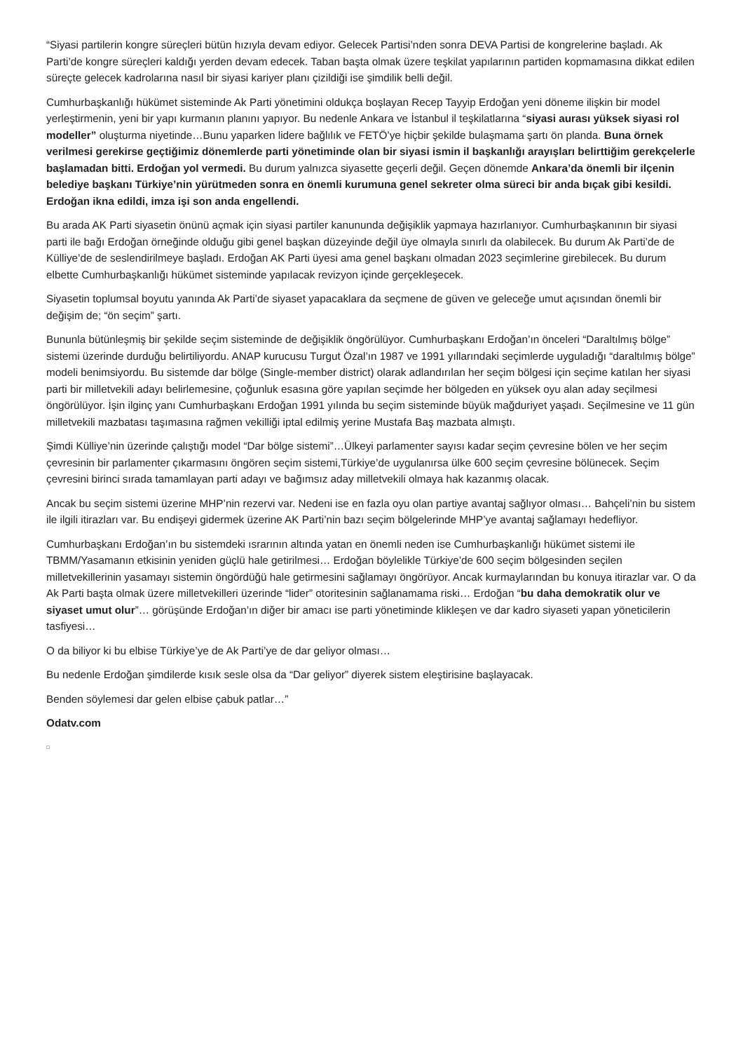“Siyasi partilerin kongre süreçleri bütün hızıyla devam ediyor. Gelecek Partisi’nden sonra DEVA Partisi de kongrelerine başladı. Ak Parti’de kongre süreçleri kaldığı yerden devam edecek. Taban başta olmak üzere teşkilat yapılarının partiden kopmamasına dikkat edilen süreçte gelecek kadrolarına nasıl bir siyasi kariyer planı çizildiği ise şimdilik belli değil.
Cumhurbaşkanlığı hükümet sisteminde Ak Parti yönetimini oldukça boşlayan Recep Tayyip Erdoğan yeni döneme ilişkin bir model yerleştirmenin, yeni bir yapı kurmanın planını yapıyor. Bu nedenle Ankara ve İstanbul il teşkilatlarına “siyasi aurası yüksek siyasi rol modeller” oluşturma niyetinde…Bunu yaparken lidere bağlılık ve FETÖ’ye hiçbir şekilde bulaşmama şartı ön planda. Buna örnek verilmesi gerekirse geçtiğimiz dönemlerde parti yönetiminde olan bir siyasi ismin il başkanlığı arayışları belirttiğim gerekçelerle başlamadan bitti. Erdoğan yol vermedi. Bu durum yalnızca siyasette geçerli değil. Geçen dönemde Ankara’da önemli bir ilçenin belediye başkanı Türkiye’nin yürütmeden sonra en önemli kurumuna genel sekreter olma süreci bir anda bıçak gibi kesildi. Erdoğan ikna edildi, imza işi son anda engellendi.
Bu arada AK Parti siyasetin önünü açmak için siyasi partiler kanununda değişiklik yapmaya hazırlanıyor. Cumhurbaşkanının bir siyasi parti ile bağı Erdoğan örneğinde olduğu gibi genel başkan düzeyinde değil üye olmayla sınırlı da olabilecek. Bu durum Ak Parti’de de Külliye’de de seslendirilmeye başladı. Erdoğan AK Parti üyesi ama genel başkanı olmadan 2023 seçimlerine girebilecek. Bu durum elbette Cumhurbaşkanlığı hükümet sisteminde yapılacak revizyon içinde gerçekleşecek.
Siyasetin toplumsal boyutu yanında Ak Parti’de siyaset yapacaklara da seçmene de güven ve geleceğe umut açısından önemli bir değişim de; “ön seçim” şartı.
Bununla bütünleşmiş bir şekilde seçim sisteminde de değişiklik öngörülüyor. Cumhurbaşkanı Erdoğan’ın önceleri “Daraltılmış bölge” sistemi üzerinde durduğu belirtiliyordu. ANAP kurucusu Turgut Özal’ın 1987 ve 1991 yıllarındaki seçimlerde uyguladığı “daraltılmış bölge” modeli benimsiyordu. Bu sistemde dar bölge (Single-member district) olarak adlandırılan her seçim bölgesi için seçime katılan her siyasi parti bir milletvekili adayı belirlemesine, çoğunluk esasına göre yapılan seçimde her bölgeden en yüksek oyu alan aday seçilmesi öngörülüyor. İşin ilginç yanı Cumhurbaşkanı Erdoğan 1991 yılında bu seçim sisteminde büyük mağduriyet yaşadı. Seçilmesine ve 11 gün milletvekili mazbatası taşımasına rağmen vekilliği iptal edilmiş yerine Mustafa Baş mazbata almıştı.
Şimdi Külliye’nin üzerinde çalıştığı model “Dar bölge sistemi”…Ülkeyi parlamenter sayısı kadar seçim çevresine bölen ve her seçim çevresinin bir parlamenter çıkarmasını öngören seçim sistemi,Türkiye’de uygulanırsa ülke 600 seçim çevresine bölünecek. Seçim çevresini birinci sırada tamamlayan parti adayı ve bağımsız aday milletvekili olmaya hak kazanmış olacak.
Ancak bu seçim sistemi üzerine MHP’nin rezervi var. Nedeni ise en fazla oyu olan partiye avantaj sağlıyor olması… Bahçeli’nin bu sistem ile ilgili itirazları var. Bu endişeyi gidermek üzerine AK Parti’nin bazı seçim bölgelerinde MHP’ye avantaj sağlamayı hedefliyor.
Cumhurbaşkanı Erdoğan’ın bu sistemdeki ısrarının altında yatan en önemli neden ise Cumhurbaşkanlığı hükümet sistemi ile TBMM/Yasamanın etkisinin yeniden güçlü hale getirilmesi… Erdoğan böylelikle Türkiye’de 600 seçim bölgesinden seçilen milletvekillerinin yasamayı sistemin öngördüğü hale getirmesini sağlamayı öngörüyor. Ancak kurmaylarından bu konuya itirazlar var. O da Ak Parti başta olmak üzere milletvekilleri üzerinde “lider” otoritesinin sağlanamama riski… Erdoğan “bu daha demokratik olur ve siyaset umut olur”… görüşünde Erdoğan’ın diğer bir amacı ise parti yönetiminde klikleşen ve dar kadro siyaseti yapan yöneticilerin tasfiyesi…
O da biliyor ki bu elbise Türkiye’ye de Ak Parti’ye de dar geliyor olması…
Bu nedenle Erdoğan şimdilerde kısık sesle olsa da “Dar geliyor” diyerek sistem eleştirisine başlayacak.
Benden söylemesi dar gelen elbise çabuk patlar…”
Odatv.com